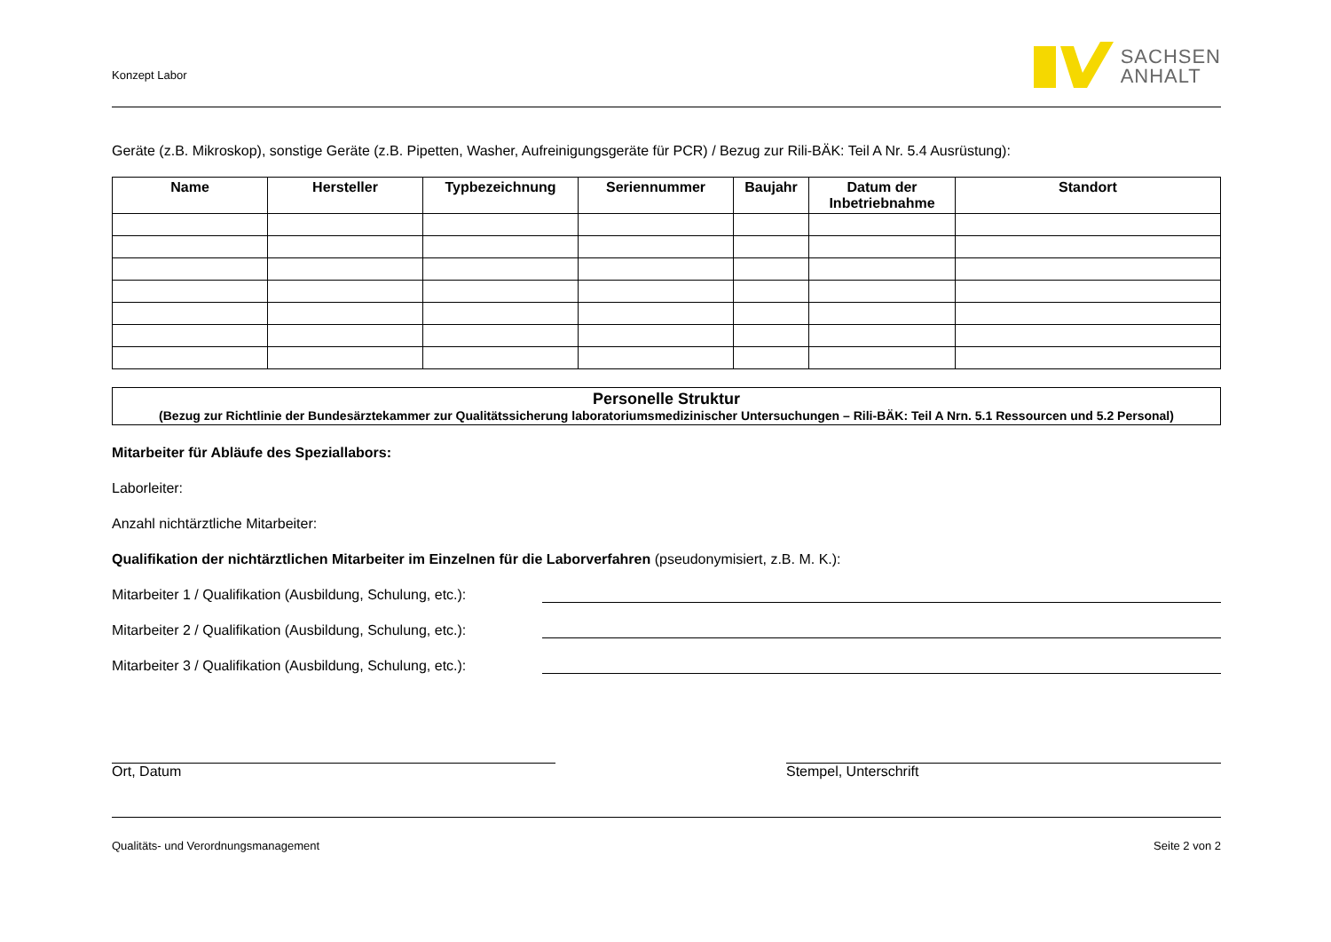Konzept Labor
SACHSEN
ANHALT
Geräte (z.B. Mikroskop), sonstige Geräte (z.B. Pipetten, Washer, Aufreinigungsgeräte für PCR) / Bezug zur Rili-BÄK: Teil A Nr. 5.4 Ausrüstung):
| Name | Hersteller | Typbezeichnung | Seriennummer | Baujahr | Datum der Inbetriebnahme | Standort |
| --- | --- | --- | --- | --- | --- | --- |
Personelle Struktur
(Bezug zur Richtlinie der Bundesärztekammer zur Qualitätssicherung laboratoriumsmedizinischer Untersuchungen – Rili-BÄK: Teil A Nrn. 5.1 Ressourcen und 5.2 Personal)
Mitarbeiter für Abläufe des Speziallabors:
Laborleiter:
Anzahl nichtärztliche Mitarbeiter:
Qualifikation der nichtärztlichen Mitarbeiter im Einzelnen für die Laborverfahren (pseudonymisiert, z.B. M. K.):
Mitarbeiter 1 / Qualifikation (Ausbildung, Schulung, etc.):
Mitarbeiter 2 / Qualifikation (Ausbildung, Schulung, etc.):
Mitarbeiter 3 / Qualifikation (Ausbildung, Schulung, etc.):
Ort, Datum Stempel, Unterschrift
Qualitäts- und Verordnungsmanagement Seite 2 von 2